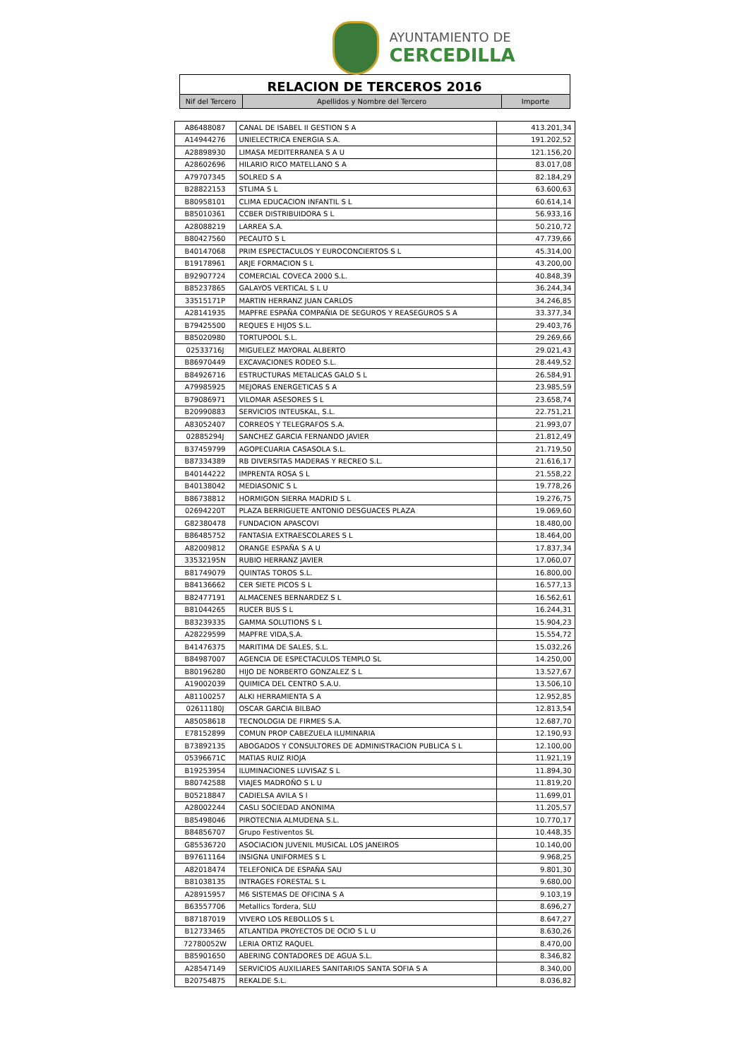AYUNTAMIENTO DE
CERCEDILLA
RELACION DE TERCEROS 2016
Nif del Tercero
Apellidos y Nombre del Tercero Importe
| A86488087 | CANAL DE ISABEL II GESTION S A | 413.201,34 |
| A14944276 | UNIELECTRICA ENERGIA S.A. | 191.202,52 |
| A28898930 | LIMASA MEDITERRANEA S A U | 121.156,20 |
| A28602696 | HILARIO RICO MATELLANO S A | 83.017,08 |
| A79707345 | SOLRED S A | 82.184,29 |
| B28822153 | STLIMA S L | 63.600,63 |
| B80958101 | CLIMA EDUCACION INFANTIL S L | 60.614,14 |
| B85010361 | CCBER DISTRIBUIDORA S L | 56.933,16 |
| A28088219 | LARREA S.A. | 50.210,72 |
| B80427560 | PECAUTO S L | 47.739,66 |
| B40147068 | PRIM ESPECTACULOS Y EUROCONCIERTOS S L | 45.314,00 |
| B19178961 | ARJE FORMACION S L | 43.200,00 |
| B92907724 | COMERCIAL COVECA 2000 S.L. | 40.848,39 |
| B85237865 | GALAYOS VERTICAL S L U | 36.244,34 |
| 33515171P | MARTIN HERRANZ JUAN CARLOS | 34.246,85 |
| A28141935 | MAPFRE ESPAÑA COMPAÑIA DE SEGUROS Y REASEGUROS S A | 33.377,34 |
| B79425500 | REQUES E HIJOS S.L. | 29.403,76 |
| B85020980 | TORTUPOOL S.L. | 29.269,66 |
| 02533716J | MIGUELEZ MAYORAL ALBERTO | 29.021,43 |
| B86970449 | EXCAVACIONES RODEO S.L. | 28.449,52 |
| B84926716 | ESTRUCTURAS METALICAS GALO S L | 26.584,91 |
| A79985925 | MEJORAS ENERGETICAS S A | 23.985,59 |
| B79086971 | VILOMAR ASESORES S L | 23.658,74 |
| B20990883 | SERVICIOS INTEUSKAL, S.L. | 22.751,21 |
| A83052407 | CORREOS Y TELEGRAFOS S.A. | 21.993,07 |
| 02885294J | SANCHEZ GARCIA FERNANDO JAVIER | 21.812,49 |
| B37459799 | AGOPECUARIA CASASOLA S.L. | 21.719,50 |
| B87334389 | RB DIVERSITAS MADERAS Y RECREO S.L. | 21.616,17 |
| B40144222 | IMPRENTA ROSA S L | 21.558,22 |
| B40138042 | MEDIASONIC S L | 19.778,26 |
| B86738812 | HORMIGON SIERRA MADRID S L | 19.276,75 |
| 02694220T | PLAZA BERRIGUETE ANTONIO DESGUACES PLAZA | 19.069,60 |
| G82380478 | FUNDACION APASCOVI | 18.480,00 |
| B86485752 | FANTASIA EXTRAESCOLARES S L | 18.464,00 |
| A82009812 | ORANGE ESPAÑA S A U | 17.837,34 |
| 33532195N | RUBIO HERRANZ JAVIER | 17.060,07 |
| B81749079 | QUINTAS TOROS S.L. | 16.800,00 |
| B84136662 | CER SIETE PICOS S L | 16.577,13 |
| B82477191 | ALMACENES BERNARDEZ S L | 16.562,61 |
| B81044265 | RUCER BUS S L | 16.244,31 |
| B83239335 | GAMMA SOLUTIONS S L | 15.904,23 |
| A28229599 | MAPFRE VIDA,S.A. | 15.554,72 |
| B41476375 | MARITIMA DE SALES, S.L. | 15.032,26 |
| B84987007 | AGENCIA DE ESPECTACULOS TEMPLO SL | 14.250,00 |
| B80196280 | HIJO DE NORBERTO GONZALEZ S L | 13.527,67 |
| A19002039 | QUIMICA DEL CENTRO S.A.U. | 13.506,10 |
| A81100257 | ALKI HERRAMIENTA S A | 12.952,85 |
| 02611180J | OSCAR GARCIA BILBAO | 12.813,54 |
| A85058618 | TECNOLOGIA DE FIRMES S.A. | 12.687,70 |
| E78152899 | COMUN PROP CABEZUELA ILUMINARIA | 12.190,93 |
| B73892135 | ABOGADOS Y CONSULTORES DE ADMINISTRACION PUBLICA S L | 12.100,00 |
| 05396671C | MATIAS RUIZ RIOJA | 11.921,19 |
| B19253954 | ILUMINACIONES LUVISAZ S L | 11.894,30 |
| B80742588 | VIAJES MADROÑO S L U | 11.819,20 |
| B05218847 | CADIELSA AVILA S l | 11.699,01 |
| A28002244 | CASLI SOCIEDAD ANONIMA | 11.205,57 |
| B85498046 | PIROTECNIA ALMUDENA S.L. | 10.770,17 |
| B84856707 | Grupo Festiventos SL | 10.448,35 |
| G85536720 | ASOCIACION JUVENIL MUSICAL LOS JANEIROS | 10.140,00 |
| B97611164 | INSIGNA UNIFORMES S L | 9.968,25 |
| A82018474 | TELEFONICA DE ESPAÑA SAU | 9.801,30 |
| B81038135 | INTRAGES FORESTAL S L | 9.680,00 |
| A28915957 | M6 SISTEMAS DE OFICINA S A | 9.103,19 |
| B63557706 | Metallics Tordera, SLU | 8.696,27 |
| B87187019 | VIVERO LOS REBOLLOS S L | 8.647,27 |
| B12733465 | ATLANTIDA PROYECTOS DE OCIO S L U | 8.630,26 |
| 72780052W | LERIA ORTIZ RAQUEL | 8.470,00 |
| B85901650 | ABERING CONTADORES DE AGUA S.L. | 8.346,82 |
| A28547149 | SERVICIOS AUXILIARES SANITARIOS SANTA SOFIA S A | 8.340,00 |
| B20754875 | REKALDE S.L. | 8.036,82 |